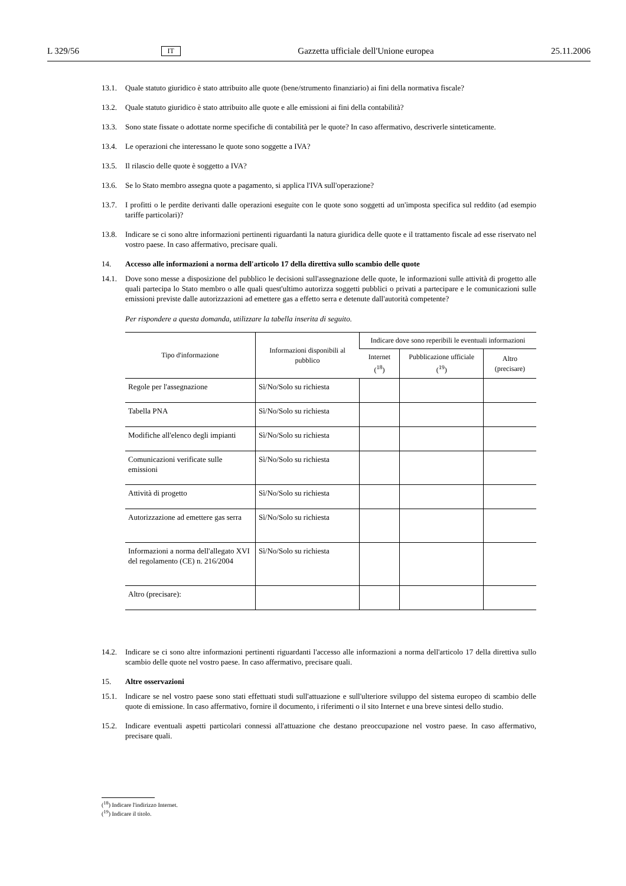L 329/56 IT Gazzetta ufficiale dell'Unione europea 25.11.2006
13.1. Quale statuto giuridico è stato attribuito alle quote (bene/strumento finanziario) ai fini della normativa fiscale?
13.2. Quale statuto giuridico è stato attribuito alle quote e alle emissioni ai fini della contabilità?
13.3. Sono state fissate o adottate norme specifiche di contabilità per le quote? In caso affermativo, descriverle sinteticamente.
13.4. Le operazioni che interessano le quote sono soggette a IVA?
13.5. Il rilascio delle quote è soggetto a IVA?
13.6. Se lo Stato membro assegna quote a pagamento, si applica l'IVA sull'operazione?
13.7. I profitti o le perdite derivanti dalle operazioni eseguite con le quote sono soggetti ad un'imposta specifica sul reddito (ad esempio tariffe particolari)?
13.8. Indicare se ci sono altre informazioni pertinenti riguardanti la natura giuridica delle quote e il trattamento fiscale ad esse riservato nel vostro paese. In caso affermativo, precisare quali.
14. Accesso alle informazioni a norma dell'articolo 17 della direttiva sullo scambio delle quote
14.1. Dove sono messe a disposizione del pubblico le decisioni sull'assegnazione delle quote, le informazioni sulle attività di progetto alle quali partecipa lo Stato membro o alle quali quest'ultimo autorizza soggetti pubblici o privati a partecipare e le comunicazioni sulle emissioni previste dalle autorizzazioni ad emettere gas a effetto serra e detenute dall'autorità competente?
Per rispondere a questa domanda, utilizzare la tabella inserita di seguito.
| Tipo d'informazione | Informazioni disponibili al pubblico | Indicare dove sono reperibili le eventuali informazioni | | |
| --- | --- | --- | --- | --- |
| | | Internet (<sup>18</sup>) | Pubblicazione ufficiale (<sup>19</sup>) | Altro (precisare) |
| Regole per l'assegnazione | Sì/No/Solo su richiesta | | | |
| Tabella PNA | Sì/No/Solo su richiesta | | | |
| Modifiche all'elenco degli impianti | Sì/No/Solo su richiesta | | | |
| Comunicazioni verificate sulle emissioni | Sì/No/Solo su richiesta | | | |
| Attività di progetto | Sì/No/Solo su richiesta | | | |
| Autorizzazione ad emettere gas serra | Sì/No/Solo su richiesta | | | |
| Informazioni a norma dell'allegato XVI del regolamento (CE) n. 216/2004 | Sì/No/Solo su richiesta | | | |
| Altro (precisare): | | | | |
14.2. Indicare se ci sono altre informazioni pertinenti riguardanti l'accesso alle informazioni a norma dell'articolo 17 della direttiva sullo scambio delle quote nel vostro paese. In caso affermativo, precisare quali.
15. Altre osservazioni
15.1. Indicare se nel vostro paese sono stati effettuati studi sull'attuazione e sull'ulteriore sviluppo del sistema europeo di scambio delle quote di emissione. In caso affermativo, fornire il documento, i riferimenti o il sito Internet e una breve sintesi dello studio.
15.2. Indicare eventuali aspetti particolari connessi all'attuazione che destano preoccupazione nel vostro paese. In caso affermativo, precisare quali.
(<sup>18</sup>) Indicare l'indirizzo Internet.
(<sup>19</sup>) Indicare il titolo.